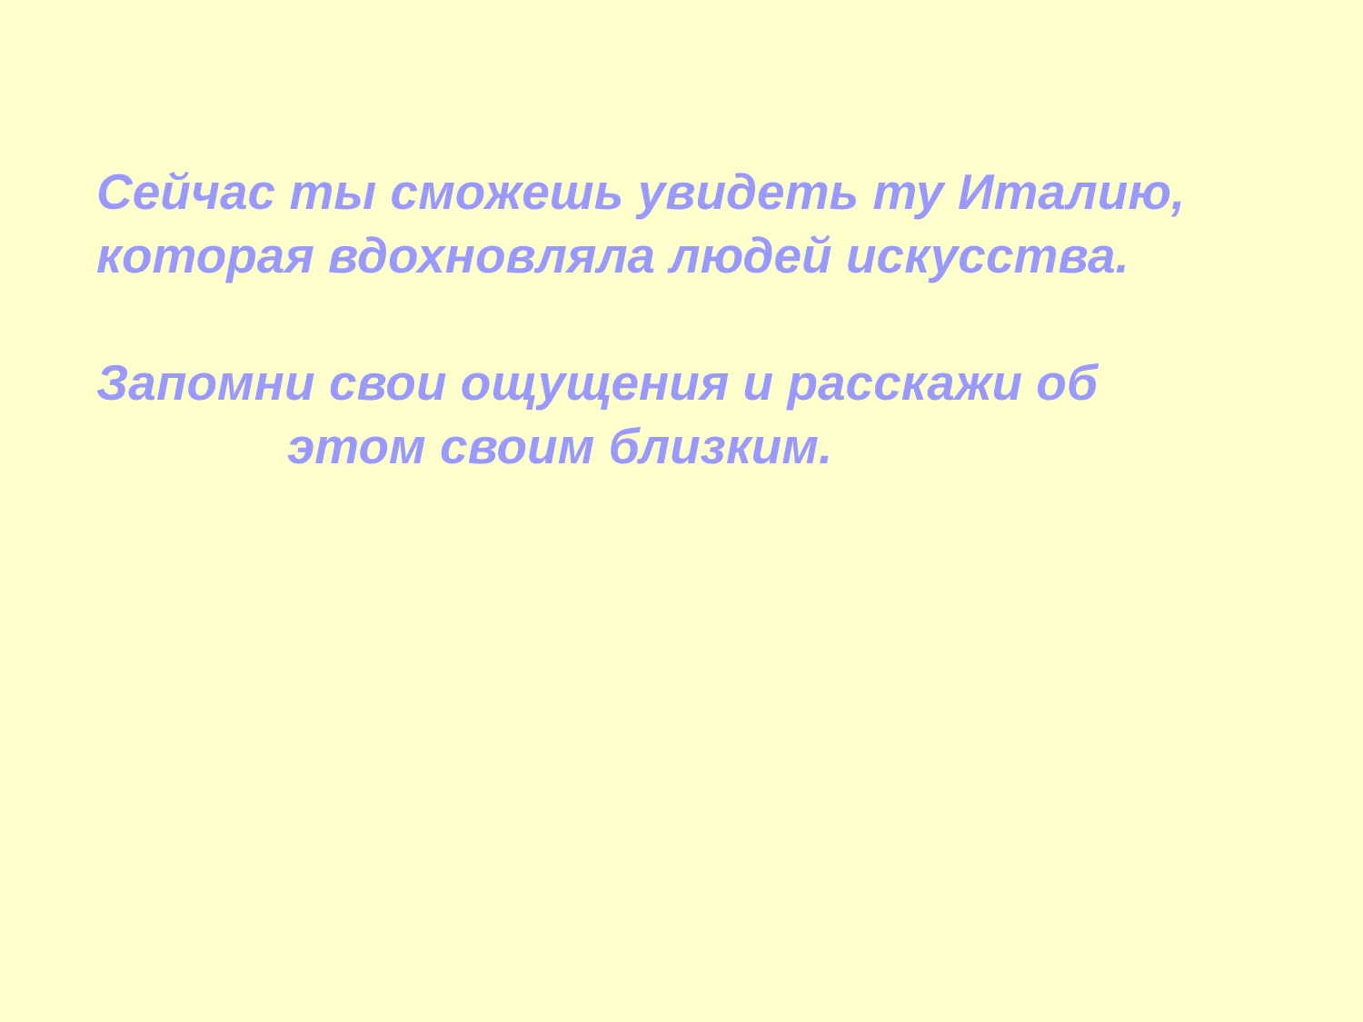Сейчас ты сможешь увидеть ту Италию,
которая вдохновляла людей искусства.
Запомни свои ощущения и расскажи об
этом своим близким.